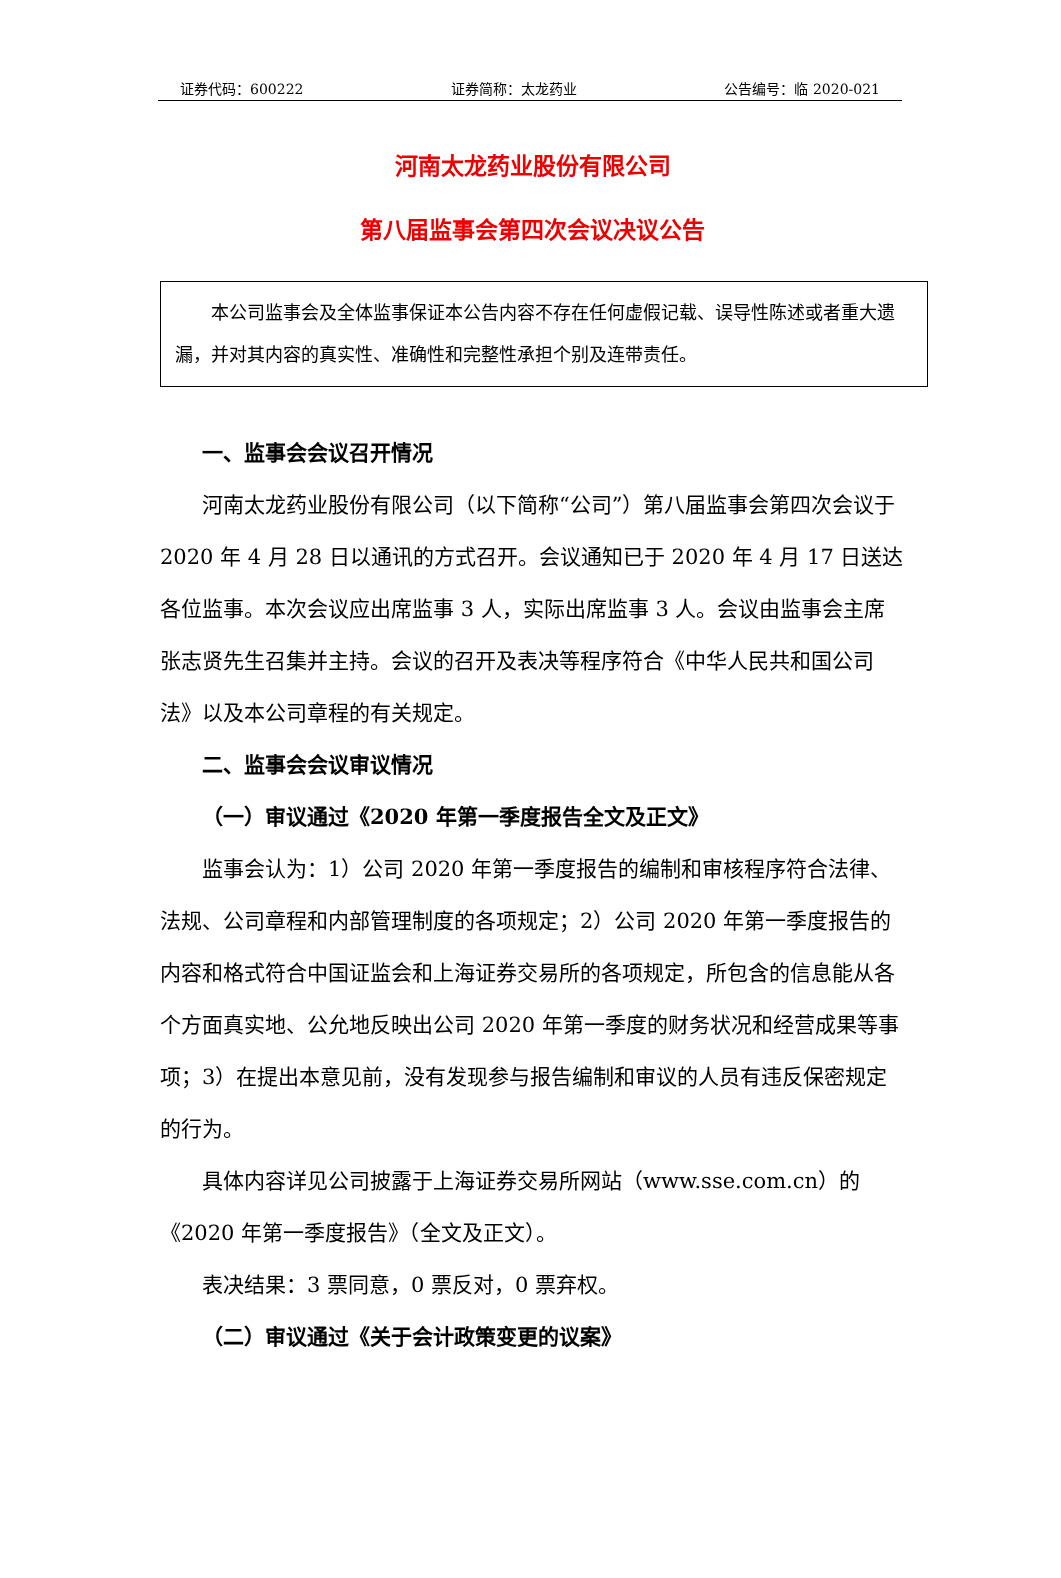证券代码：600222 证券简称：太龙药业 公告编号：临 2020-021
河南太龙药业股份有限公司
第八届监事会第四次会议决议公告
本公司监事会及全体监事保证本公告内容不存在任何虚假记载、误导性陈述或者重大遗漏，并对其内容的真实性、准确性和完整性承担个别及连带责任。
一、监事会会议召开情况
河南太龙药业股份有限公司（以下简称“公司”）第八届监事会第四次会议于 2020 年 4 月 28 日以通讯的方式召开。会议通知已于 2020 年 4 月 17 日送达各位监事。本次会议应出席监事 3 人，实际出席监事 3 人。会议由监事会主席张志贤先生召集并主持。会议的召开及表决等程序符合《中华人民共和国公司法》以及本公司章程的有关规定。
二、监事会会议审议情况
（一）审议通过《2020 年第一季度报告全文及正文》
监事会认为：1）公司 2020 年第一季度报告的编制和审核程序符合法律、法规、公司章程和内部管理制度的各项规定；2）公司 2020 年第一季度报告的内容和格式符合中国证监会和上海证券交易所的各项规定，所包含的信息能从各个方面真实地、公允地反映出公司 2020 年第一季度的财务状况和经营成果等事项；3）在提出本意见前，没有发现参与报告编制和审议的人员有违反保密规定的行为。
具体内容详见公司披露于上海证券交易所网站（www.sse.com.cn）的《2020 年第一季度报告》（全文及正文）。
表决结果：3 票同意，0 票反对，0 票弃权。
（二）审议通过《关于会计政策变更的议案》